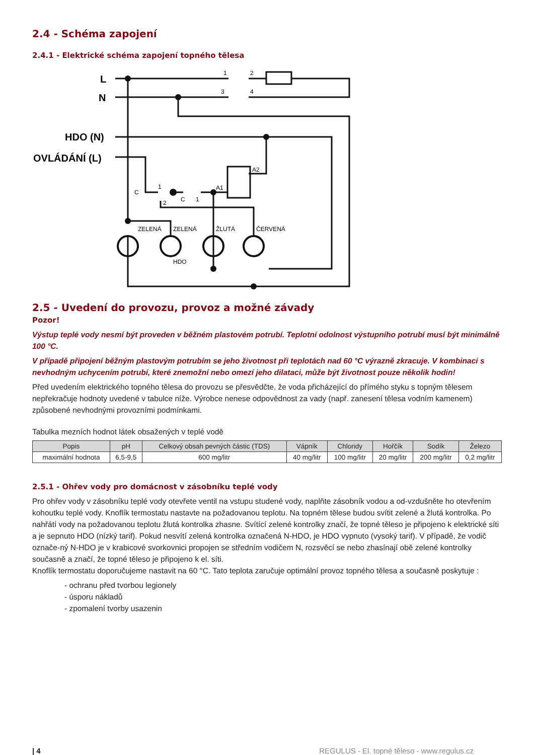2.4 - Schéma zapojení
2.4.1 - Elektrické schéma zapojení topného tělesa
L
N
HDO (N)
OVLÁDÁNÍ (L)
1
2
3
4
C
1
2
C
1
A1
A2
ZELENÁ
ZELENÁ
ŽLUTÁ
ČERVENÁ
HDO
2.5 - Uvedení do provozu, provoz a možné závady
Pozor!
Výstup teplé vody nesmí být proveden v běžném plastovém potrubí. Teplotní odolnost výstupního potrubí musí být minimálně 100 °C.
V případě připojení běžným plastovým potrubím se jeho životnost při teplotách nad 60 °C výrazně zkracuje. V kombinaci s nevhodným uchycením potrubí, které znemožní nebo omezí jeho dilataci, může být životnost pouze několik hodin!
Před uvedením elektrického topného tělesa do provozu se přesvědčte, že voda přicházející do přímého styku s topným tělesem nepřekračuje hodnoty uvedené v tabulce níže. Výrobce nenese odpovědnost za vady (např. zanesení tělesa vodním kamenem) způsobené nevhodnými provozními podmínkami.
Tabulka mezních hodnot látek obsažených v teplé vodě
| Popis | pH | Celkový obsah pevných částic (TDS) | Vápník | Chloridy | Hořčík | Sodík | Železo |
| --- | --- | --- | --- | --- | --- | --- | --- |
| maximální hodnota | 6,5-9,5 | 600 mg/litr | 40 mg/litr | 100 mg/litr | 20 mg/litr | 200 mg/litr | 0,2 mg/litr |
2.5.1 - Ohřev vody pro domácnost v zásobníku teplé vody
Pro ohřev vody v zásobníku teplé vody otevřete ventil na vstupu studené vody, naplňte zásobník vodou a od-vzdušněte ho otevřením kohoutku teplé vody. Knoflík termostatu nastavte na požadovanou teplotu. Na topném tělese budou svítit zelené a žlutá kontrolka. Po nahřátí vody na požadovanou teplotu žlutá kontrolka zhasne. Svítící zelené kontrolky značí, že topné těleso je připojeno k elektrické síti a je sepnuto HDO (nízký tarif). Pokud nesvítí zelená kontrolka označená N-HDO, je HDO vypnuto (vysoký tarif). V případě, že vodič označe-ný N-HDO je v krabicové svorkovnici propojen se středním vodičem N, rozsvěcí se nebo zhasínají obě zelené kontrolky současně a značí, že topné těleso je připojeno k el. síti.
Knoflík termostatu doporučujeme nastavit na 60 °C. Tato teplota zaručuje optimální provoz topného tělesa a současně poskytuje :
- ochranu před tvorbou legionely
- úsporu nákladů
- zpomalení tvorby usazenin
| 4 REGULUS - El. topné těleso - www.regulus.cz